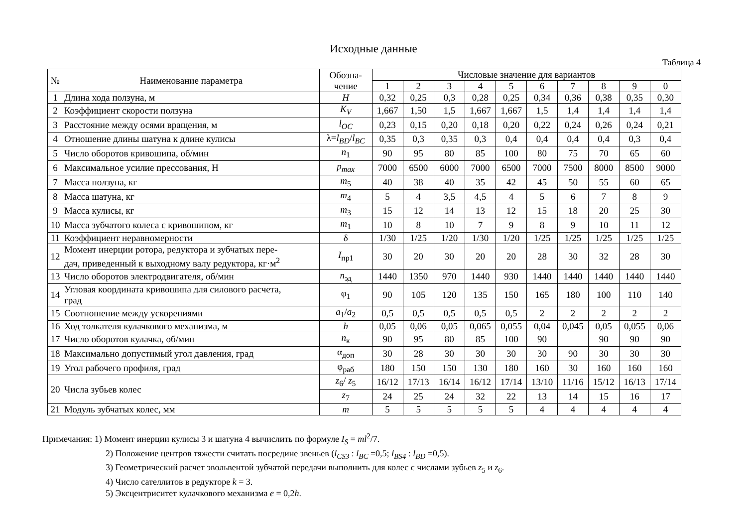Исходные данные
Таблица 4
| № | Наименование параметра | Обозна- чение | Числовые значение для вариантов | | | | | | | | | |
| --- | --- | --- | --- | --- | --- | --- | --- | --- | --- | --- | --- | --- |
| | | | 1 | 2 | 3 | 4 | 5 | 6 | 7 | 8 | 9 | 0 |
| 1 | Длина хода ползуна, м | H | 0,32 | 0,25 | 0,3 | 0,28 | 0,25 | 0,34 | 0,36 | 0,38 | 0,35 | 0,30 |
| 2 | Коэффициент скорости ползуна | K<sub>V</sub> | 1,667 | 1,50 | 1,5 | 1,667 | 1,667 | 1,5 | 1,4 | 1,4 | 1,4 | 1,4 |
| 3 | Расстояние между осями вращения, м | l<sub>OC</sub> | 0,23 | 0,15 | 0,20 | 0,18 | 0,20 | 0,22 | 0,24 | 0,26 | 0,24 | 0,21 |
| 4 | Отношение длины шатуна к длине кулисы | λ= l<sub>BD</sub> / l<sub>BC</sub> | 0,35 | 0,3 | 0,35 | 0,3 | 0,4 | 0,4 | 0,4 | 0,4 | 0,3 | 0,4 |
| 5 | Число оборотов кривошипа, об/мин | n<sub>1</sub> | 90 | 95 | 80 | 85 | 100 | 80 | 75 | 70 | 65 | 60 |
| 6 | Максимальное усилие прессования, Н | p<sub>max</sub> | 7000 | 6500 | 6000 | 7000 | 6500 | 7000 | 7500 | 8000 | 8500 | 9000 |
| 7 | Масса ползуна, кг | m<sub>5</sub> | 40 | 38 | 40 | 35 | 42 | 45 | 50 | 55 | 60 | 65 |
| 8 | Масса шатуна, кг | m<sub>4</sub> | 5 | 4 | 3,5 | 4,5 | 4 | 5 | 6 | 7 | 8 | 9 |
| 9 | Масса кулисы, кг | m<sub>3</sub> | 15 | 12 | 14 | 13 | 12 | 15 | 18 | 20 | 25 | 30 |
| 10 | Масса зубчатого колеса с кривошипом, кг | m<sub>1</sub> | 10 | 8 | 10 | 7 | 9 | 8 | 9 | 10 | 11 | 12 |
| 11 | Коэффициент неравномерности | δ | 1/30 | 1/25 | 1/20 | 1/30 | 1/20 | 1/25 | 1/25 | 1/25 | 1/25 | 1/25 |
| 12 | Момент инерции ротора, редуктора и зубчатых пере- дач, приведенный к выходному валу редуктора, кг·м<sup>2</sup> | I<sub>пр1</sub> | 30 | 20 | 30 | 20 | 20 | 28 | 30 | 32 | 28 | 30 |
| 13 | Число оборотов электродвигателя, об/мин | n<sub>эд</sub> | 1440 | 1350 | 970 | 1440 | 930 | 1440 | 1440 | 1440 | 1440 | 1440 |
| 14 | Угловая координата кривошипа для силового расчета, град | φ<sub>1</sub> | 90 | 105 | 120 | 135 | 150 | 165 | 180 | 100 | 110 | 140 |
| 15 | Соотношение между ускорениями | a<sub>1</sub>/ a<sub>2</sub> | 0,5 | 0,5 | 0,5 | 0,5 | 0,5 | 2 | 2 | 2 | 2 | 2 |
| 16 | Ход толкателя кулачкового механизма, м | h | 0,05 | 0,06 | 0,05 | 0,065 | 0,055 | 0,04 | 0,045 | 0,05 | 0,055 | 0,06 |
| 17 | Число оборотов кулачка, об/мин | n<sub>к</sub> | 90 | 95 | 80 | 85 | 100 | 90 | | 90 | 90 | 90 |
| 18 | Максимально допустимый угол давления, град | α<sub>доп</sub> | 30 | 28 | 30 | 30 | 30 | 30 | 90 | 30 | 30 | 30 |
| 19 | Угол рабочего профиля, град | φ<sub>раб</sub> | 180 | 150 | 150 | 130 | 180 | 160 | 30 | 160 | 160 | 160 |
| 20 | Числа зубьев колес | z<sub>6</sub>/ z<sub>5</sub> | 16/12 | 17/13 | 16/14 | 16/12 | 17/14 | 13/10 | 11/16 | 15/12 | 16/13 | 17/14 |
| | | z<sub>7</sub> | 24 | 25 | 24 | 32 | 22 | 13 | 14 | 15 | 16 | 17 |
| 21 | Модуль зубчатых колес, мм | m | 5 | 5 | 5 | 5 | 5 | 4 | 4 | 4 | 4 | 4 |
Примечания: 1) Момент инерции кулисы 3 и шатуна 4 вычислить по формуле I<sub>S</sub> = ml<sup>2</sup>/7.
2) Положение центров тяжести считать посредине звеньев (l<sub>CS3</sub> : l<sub>BC</sub> =0,5; l<sub>BS4</sub> : l<sub>BD</sub> =0,5).
3) Геометрический расчет эвольвентой зубчатой передачи выполнить для колес с числами зубьев z<sub>5</sub> и z<sub>6</sub>.
4) Число сателлитов в редукторе k = 3.
5) Эксцентриситет кулачкового механизма e = 0,2h.